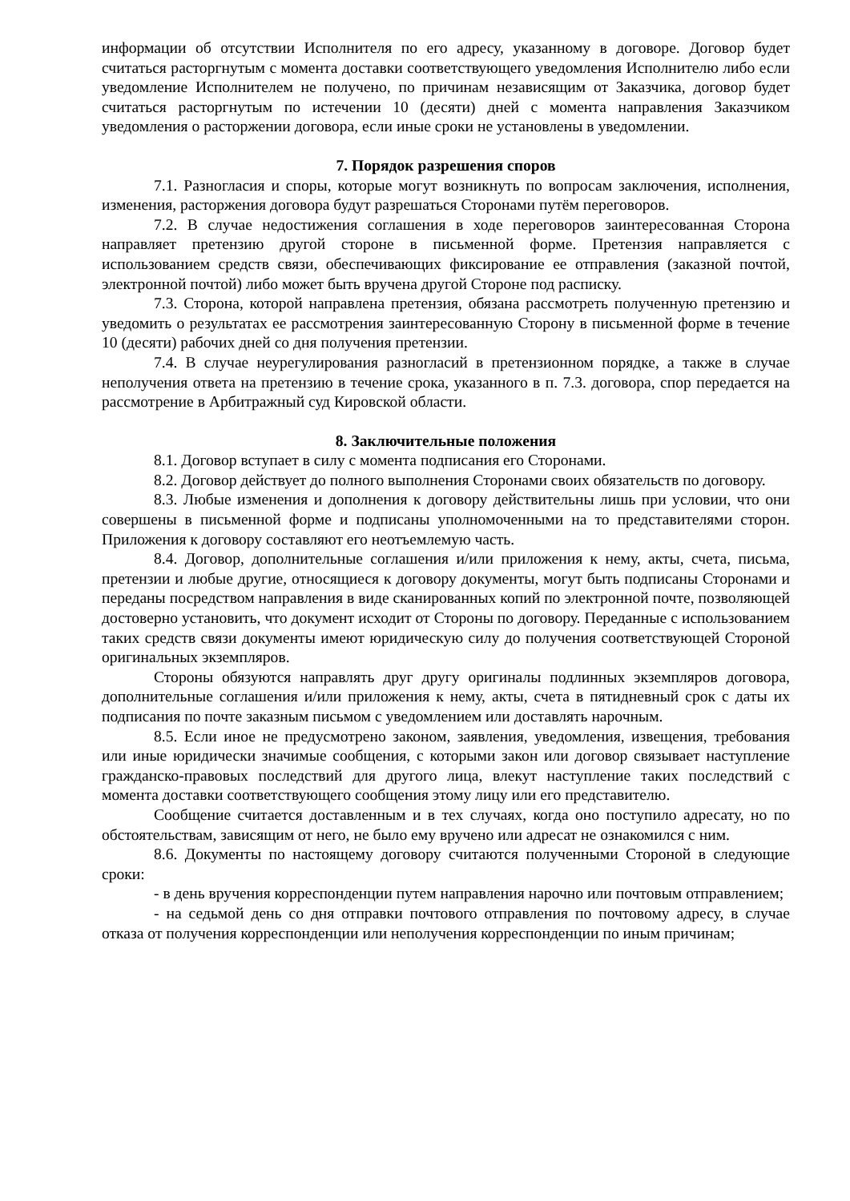информации об отсутствии Исполнителя по его адресу, указанному в договоре. Договор будет считаться расторгнутым с момента доставки соответствующего уведомления Исполнителю либо если уведомление Исполнителем не получено, по причинам независящим от Заказчика, договор будет считаться расторгнутым по истечении 10 (десяти) дней с момента направления Заказчиком уведомления о расторжении договора, если иные сроки не установлены в уведомлении.
7. Порядок разрешения споров
7.1. Разногласия и споры, которые могут возникнуть по вопросам заключения, исполнения, изменения, расторжения договора будут разрешаться Сторонами путём переговоров.
7.2. В случае недостижения соглашения в ходе переговоров заинтересованная Сторона направляет претензию другой стороне в письменной форме. Претензия направляется с использованием средств связи, обеспечивающих фиксирование ее отправления (заказной почтой, электронной почтой) либо может быть вручена другой Стороне под расписку.
7.3. Сторона, которой направлена претензия, обязана рассмотреть полученную претензию и уведомить о результатах ее рассмотрения заинтересованную Сторону в письменной форме в течение 10 (десяти) рабочих дней со дня получения претензии.
7.4. В случае неурегулирования разногласий в претензионном порядке, а также в случае неполучения ответа на претензию в течение срока, указанного в п. 7.3. договора, спор передается на рассмотрение в Арбитражный суд Кировской области.
8. Заключительные положения
8.1. Договор вступает в силу с момента подписания его Сторонами.
8.2. Договор действует до полного выполнения Сторонами своих обязательств по договору.
8.3. Любые изменения и дополнения к договору действительны лишь при условии, что они совершены в письменной форме и подписаны уполномоченными на то представителями сторон. Приложения к договору составляют его неотъемлемую часть.
8.4. Договор, дополнительные соглашения и/или приложения к нему, акты, счета, письма, претензии и любые другие, относящиеся к договору документы, могут быть подписаны Сторонами и переданы посредством направления в виде сканированных копий по электронной почте, позволяющей достоверно установить, что документ исходит от Стороны по договору. Переданные с использованием таких средств связи документы имеют юридическую силу до получения соответствующей Стороной оригинальных экземпляров.
Стороны обязуются направлять друг другу оригиналы подлинных экземпляров договора, дополнительные соглашения и/или приложения к нему, акты, счета в пятидневный срок с даты их подписания по почте заказным письмом с уведомлением или доставлять нарочным.
8.5. Если иное не предусмотрено законом, заявления, уведомления, извещения, требования или иные юридически значимые сообщения, с которыми закон или договор связывает наступление гражданско-правовых последствий для другого лица, влекут наступление таких последствий с момента доставки соответствующего сообщения этому лицу или его представителю.
Сообщение считается доставленным и в тех случаях, когда оно поступило адресату, но по обстоятельствам, зависящим от него, не было ему вручено или адресат не ознакомился с ним.
8.6. Документы по настоящему договору считаются полученными Стороной в следующие сроки:
- в день вручения корреспонденции путем направления нарочно или почтовым отправлением;
- на седьмой день со дня отправки почтового отправления по почтовому адресу, в случае отказа от получения корреспонденции или неполучения корреспонденции по иным причинам;